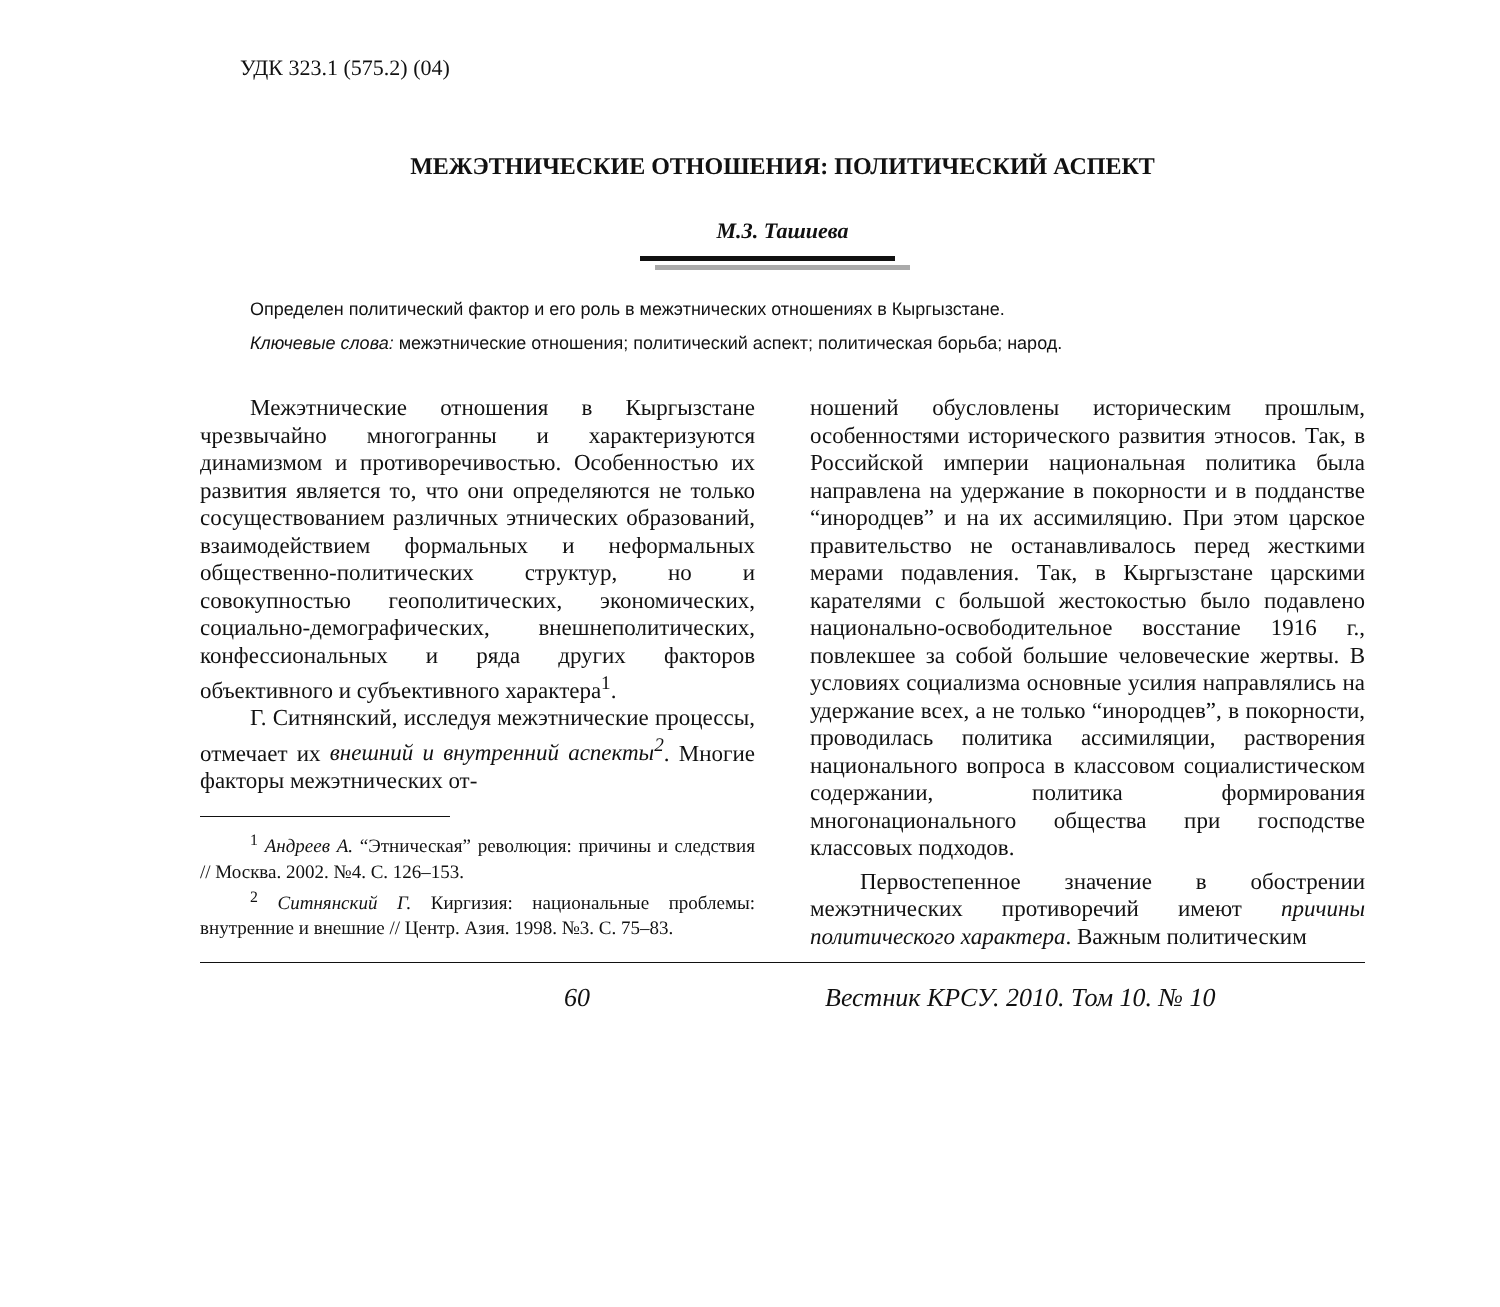УДК 323.1 (575.2) (04)
МЕЖЭТНИЧЕСКИЕ ОТНОШЕНИЯ: ПОЛИТИЧЕСКИЙ АСПЕКТ
М.З. Ташиева
Определен политический фактор и его роль в межэтнических отношениях в Кыргызстане.
Ключевые слова: межэтнические отношения; политический аспект; политическая борьба; народ.
Межэтнические отношения в Кыргызстане чрезвычайно многогранны и характеризуются динамизмом и противоречивостью. Особенностью их развития является то, что они определяются не только сосуществованием различных этнических образований, взаимодействием формальных и неформальных общественно-политических структур, но и совокупностью геополитических, экономических, социально-демографических, внешнеполитических, конфессиональных и ряда других факторов объективного и субъективного характера<sup>1</sup>.
Г. Ситнянский, исследуя межэтнические процессы, отмечает их внешний и внутренний аспекты<sup>2</sup>. Многие факторы межэтнических от-
<sup>1</sup> Андреев А. “Этническая” революция: причины и следствия // Москва. 2002. №4. С. 126–153.
<sup>2</sup> Ситнянский Г. Киргизия: национальные проблемы: внутренние и внешние // Центр. Азия. 1998. №3. С. 75–83.
ношений обусловлены историческим прошлым, особенностями исторического развития этносов. Так, в Российской империи национальная политика была направлена на удержание в покорности и в подданстве “инородцев” и на их ассимиляцию. При этом царское правительство не останавливалось перед жесткими мерами подавления. Так, в Кыргызстане царскими карателями с большой жестокостью было подавлено национально-освободительное восстание 1916 г., повлекшее за собой большие человеческие жертвы. В условиях социализма основные усилия направлялись на удержание всех, а не только “инородцев”, в покорности, проводилась политика ассимиляции, растворения национального вопроса в классовом социалистическом содержании, политика формирования многонационального общества при господстве классовых подходов.
Первостепенное значение в обострении межэтнических противоречий имеют причины политического характера. Важным политическим
60 Вестник КРСУ. 2010. Том 10. № 10